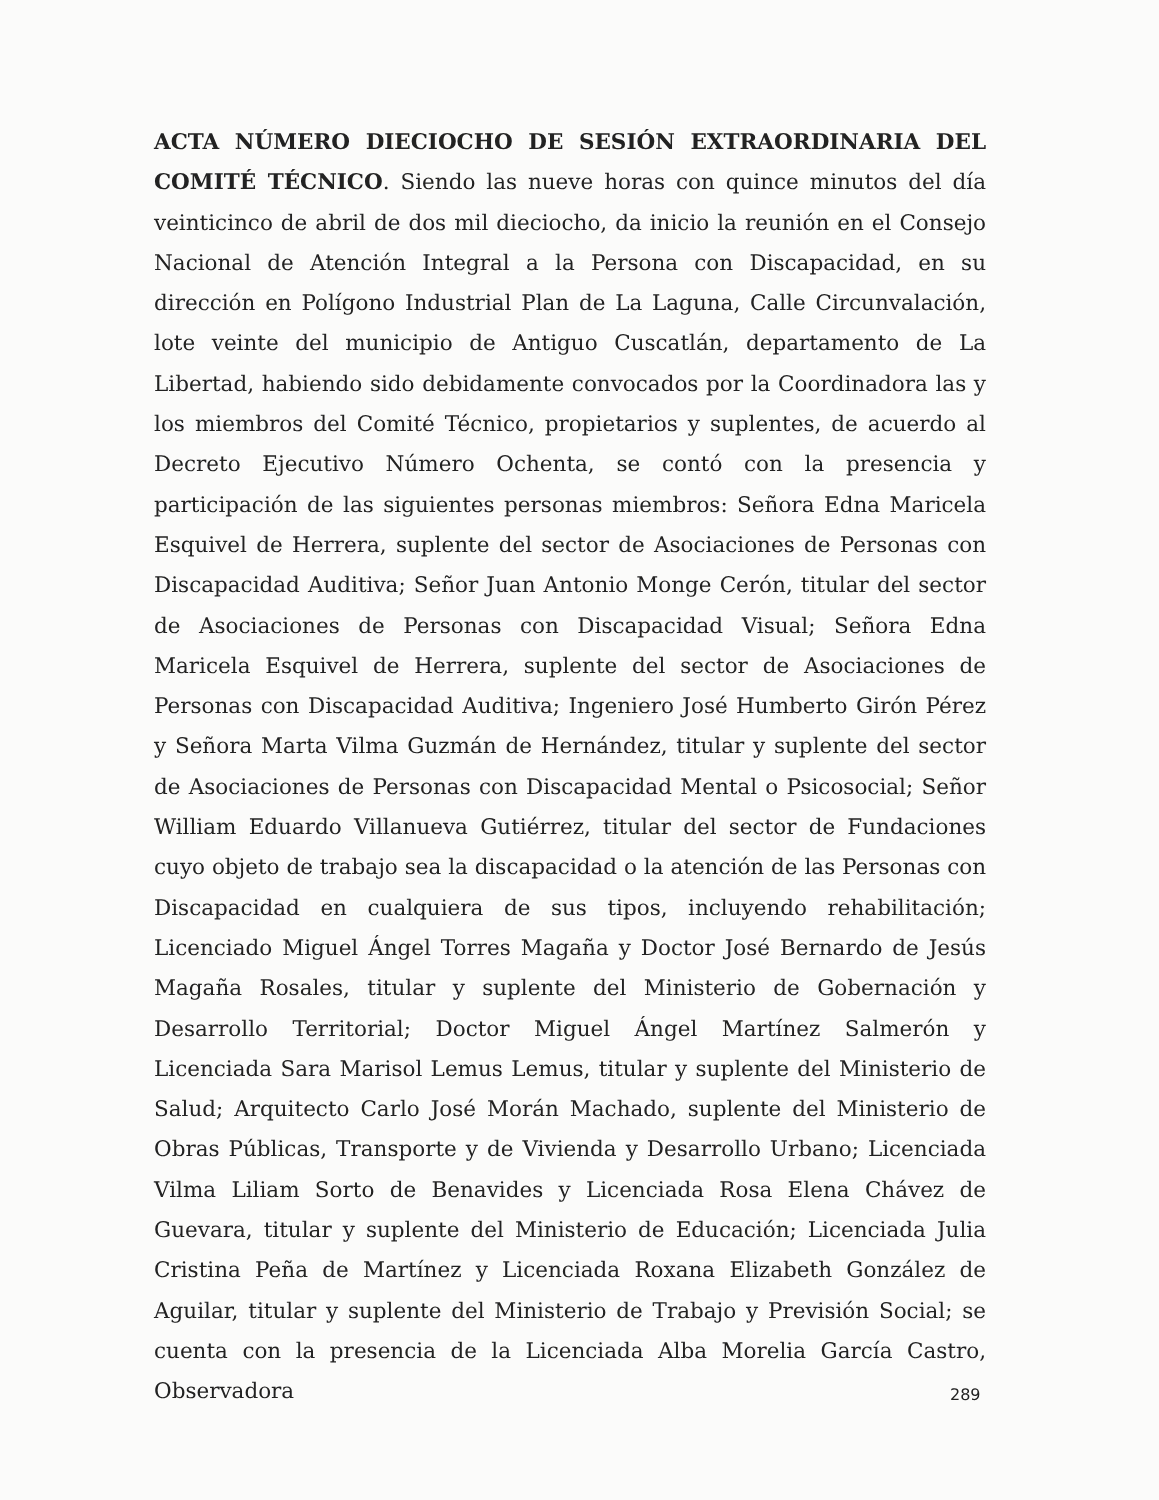ACTA NÚMERO DIECIOCHO DE SESIÓN EXTRAORDINARIA DEL COMITÉ TÉCNICO. Siendo las nueve horas con quince minutos del día veinticinco de abril de dos mil dieciocho, da inicio la reunión en el Consejo Nacional de Atención Integral a la Persona con Discapacidad, en su dirección en Polígono Industrial Plan de La Laguna, Calle Circunvalación, lote veinte del municipio de Antiguo Cuscatlán, departamento de La Libertad, habiendo sido debidamente convocados por la Coordinadora las y los miembros del Comité Técnico, propietarios y suplentes, de acuerdo al Decreto Ejecutivo Número Ochenta, se contó con la presencia y participación de las siguientes personas miembros: Señora Edna Maricela Esquivel de Herrera, suplente del sector de Asociaciones de Personas con Discapacidad Auditiva; Señor Juan Antonio Monge Cerón, titular del sector de Asociaciones de Personas con Discapacidad Visual; Señora Edna Maricela Esquivel de Herrera, suplente del sector de Asociaciones de Personas con Discapacidad Auditiva; Ingeniero José Humberto Girón Pérez y Señora Marta Vilma Guzmán de Hernández, titular y suplente del sector de Asociaciones de Personas con Discapacidad Mental o Psicosocial; Señor William Eduardo Villanueva Gutiérrez, titular del sector de Fundaciones cuyo objeto de trabajo sea la discapacidad o la atención de las Personas con Discapacidad en cualquiera de sus tipos, incluyendo rehabilitación; Licenciado Miguel Ángel Torres Magaña y Doctor José Bernardo de Jesús Magaña Rosales, titular y suplente del Ministerio de Gobernación y Desarrollo Territorial; Doctor Miguel Ángel Martínez Salmerón y Licenciada Sara Marisol Lemus Lemus, titular y suplente del Ministerio de Salud; Arquitecto Carlo José Morán Machado, suplente del Ministerio de Obras Públicas, Transporte y de Vivienda y Desarrollo Urbano; Licenciada Vilma Liliam Sorto de Benavides y Licenciada Rosa Elena Chávez de Guevara, titular y suplente del Ministerio de Educación; Licenciada Julia Cristina Peña de Martínez y Licenciada Roxana Elizabeth González de Aguilar, titular y suplente del Ministerio de Trabajo y Previsión Social; se cuenta con la presencia de la Licenciada Alba Morelia García Castro, Observadora
289